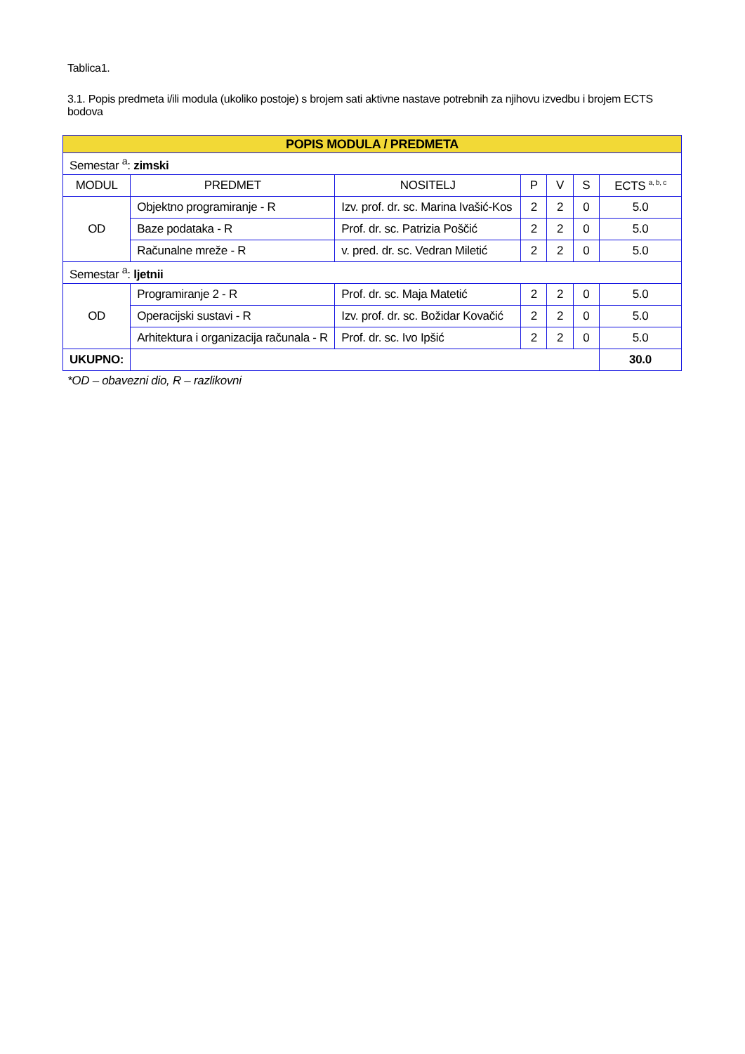Tablica1.
3.1. Popis predmeta i/ili modula (ukoliko postoje) s brojem sati aktivne nastave potrebnih za njihovu izvedbu i brojem ECTS bodova
| POPIS MODULA / PREDMETA | | | | | | |
| --- | --- | --- | --- | --- | --- | --- |
| Semestar <sup>a</sup>: zimski | | | | | | |
| MODUL | PREDMET | NOSITELJ | P | V | S | ECTS <sup>a, b, c</sup> |
| OD | Objektno programiranje - R | Izv. prof. dr. sc. Marina Ivašić-Kos | 2 | 2 | 0 | 5.0 |
| | Baze podataka - R | Prof. dr. sc. Patrizia Poščić | 2 | 2 | 0 | 5.0 |
| | Računalne mreže - R | v. pred. dr. sc. Vedran Miletić | 2 | 2 | 0 | 5.0 |
| Semestar <sup>a</sup>: ljetnii | | | | | | |
| OD | Programiranje 2 - R | Prof. dr. sc. Maja Matetić | 2 | 2 | 0 | 5.0 |
| | Operacijski sustavi - R | Izv. prof. dr. sc. Božidar Kovačić | 2 | 2 | 0 | 5.0 |
| | Arhitektura i organizacija računala - R | Prof. dr. sc. Ivo Ipšić | 2 | 2 | 0 | 5.0 |
| UKUPNO: | | | | | | 30.0 |
*OD – obavezni dio, R – razlikovni